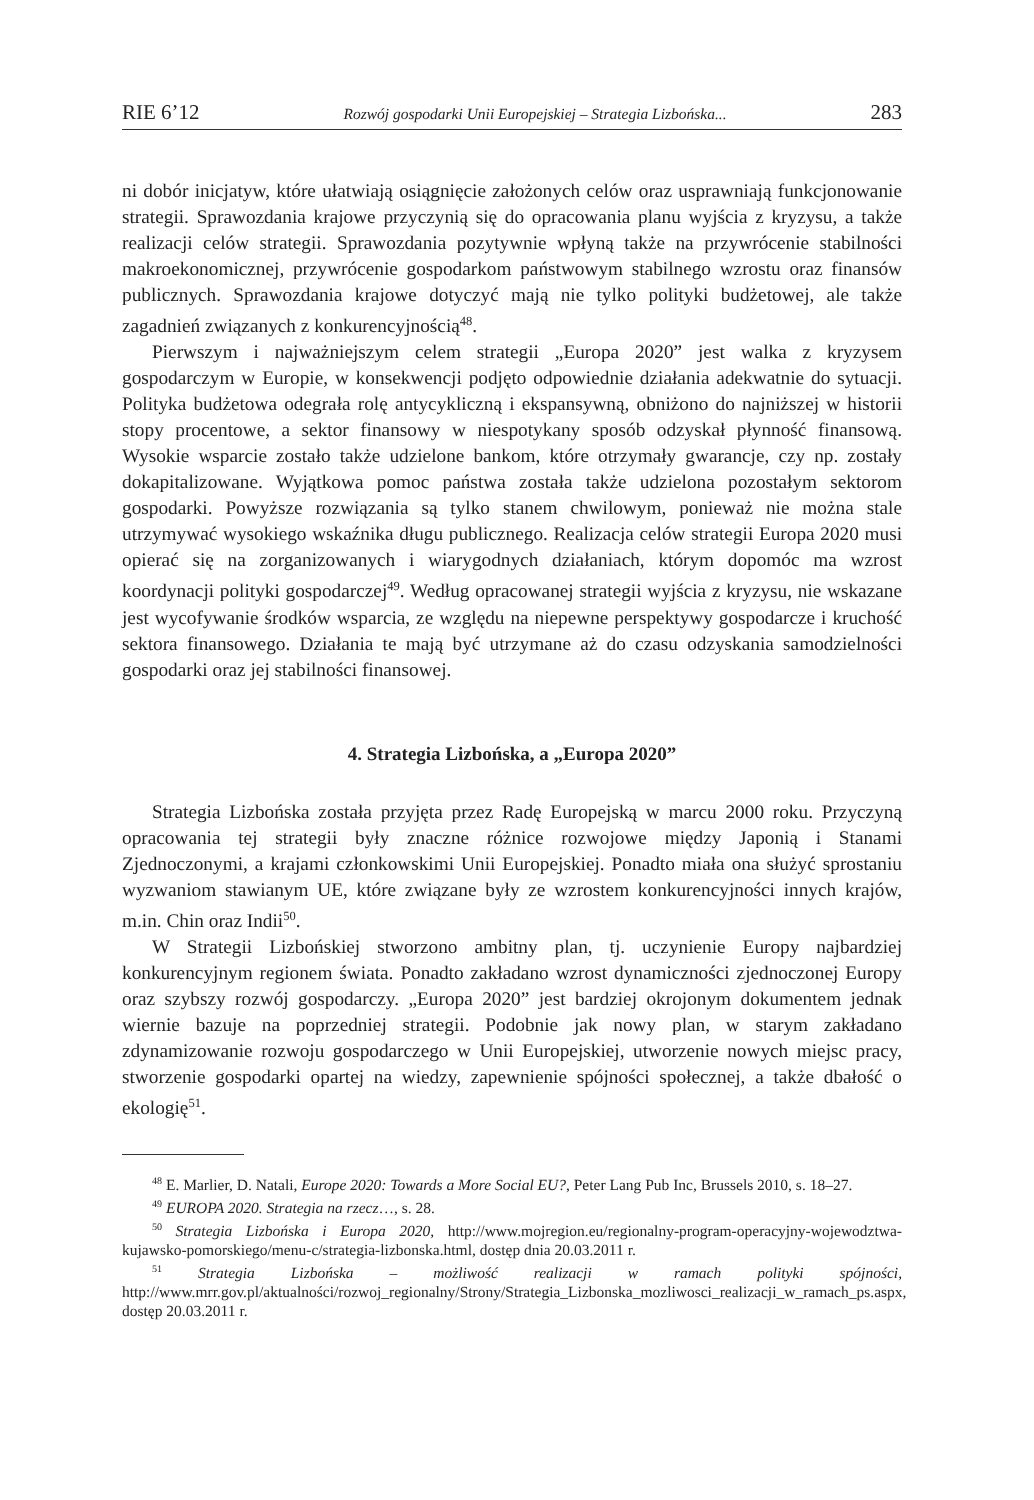RIE 6’12 Rozwój gospodarki Unii Europejskiej – Strategia Lizbońska... 283
ni dobór inicjatyw, które ułatwiają osiągnięcie założonych celów oraz usprawniają funkcjonowanie strategii. Sprawozdania krajowe przyczynią się do opracowania planu wyjścia z kryzysu, a także realizacji celów strategii. Sprawozdania pozytywnie wpłyną także na przywrócenie stabilności makroekonomicznej, przywrócenie gospodarkom państwowym stabilnego wzrostu oraz finansów publicznych. Sprawozdania krajowe dotyczyć mają nie tylko polityki budżetowej, ale także zagadnień związanych z konkurencyjnością<sup>48</sup>.
Pierwszym i najważniejszym celem strategii „Europa 2020” jest walka z kryzysem gospodarczym w Europie, w konsekwencji podjęto odpowiednie działania adekwatnie do sytuacji. Polityka budżetowa odegrała rolę antycykliczną i ekspansywną, obniżono do najniższej w historii stopy procentowe, a sektor finansowy w niespotykany sposób odzyskał płynność finansową. Wysokie wsparcie zostało także udzielone bankom, które otrzymały gwarancje, czy np. zostały dokapitalizowane. Wyjątkowa pomoc państwa została także udzielona pozostałym sektorom gospodarki. Powyższe rozwiązania są tylko stanem chwilowym, ponieważ nie można stale utrzymywać wysokiego wskaźnika długu publicznego. Realizacja celów strategii Europa 2020 musi opierać się na zorganizowanych i wiarygodnych działaniach, którym dopomóc ma wzrost koordynacji polityki gospodarczej<sup>49</sup>. Według opracowanej strategii wyjścia z kryzysu, nie wskazane jest wycofywanie środków wsparcia, ze względu na niepewne perspektywy gospodarcze i kruchość sektora finansowego. Działania te mają być utrzymane aż do czasu odzyskania samodzielności gospodarki oraz jej stabilności finansowej.
4. Strategia Lizbońska, a „Europa 2020”
Strategia Lizbońska została przyjęta przez Radę Europejską w marcu 2000 roku. Przyczyną opracowania tej strategii były znaczne różnice rozwojowe między Japonią i Stanami Zjednoczonymi, a krajami członkowskimi Unii Europejskiej. Ponadto miała ona służyć sprostaniu wyzwaniom stawianym UE, które związane były ze wzrostem konkurencyjności innych krajów, m.in. Chin oraz Indii<sup>50</sup>.
W Strategii Lizbońskiej stworzono ambitny plan, tj. uczynienie Europy najbardziej konkurencyjnym regionem świata. Ponadto zakładano wzrost dynamiczności zjednoczonej Europy oraz szybszy rozwój gospodarczy. „Europa 2020” jest bardziej okrojonym dokumentem jednak wiernie bazuje na poprzedniej strategii. Podobnie jak nowy plan, w starym zakładano zdynamizowanie rozwoju gospodarczego w Unii Europejskiej, utworzenie nowych miejsc pracy, stworzenie gospodarki opartej na wiedzy, zapewnienie spójności społecznej, a także dbałość o ekologię<sup>51</sup>.
<sup>48</sup> E. Marlier, D. Natali, Europe 2020: Towards a More Social EU?, Peter Lang Pub Inc, Brussels 2010, s. 18–27.
<sup>49</sup> EUROPA 2020. Strategia na rzecz…, s. 28.
<sup>50</sup> Strategia Lizbońska i Europa 2020, http://www.mojregion.eu/regionalny-program-operacyjny-wojewodztwa-kujawsko-pomorskiego/menu-c/strategia-lizbonska.html, dostęp dnia 20.03.2011 r.
<sup>51</sup> Strategia Lizbońska – możliwość realizacji w ramach polityki spójności, http://www.mrr.gov.pl/aktualności/rozwoj_regionalny/Strony/Strategia_Lizbonska_mozliwosci_realizacji_w_ramach_ps.aspx, dostęp 20.03.2011 r.